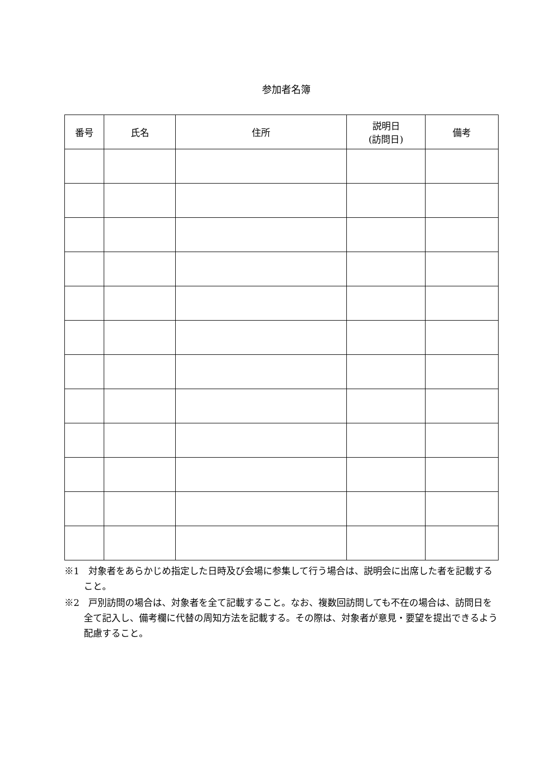参加者名簿
| 番号 | 氏名 | 住所 | 説明日 (訪問日) | 備考 |
| --- | --- | --- | --- | --- |
※1　対象者をあらかじめ指定した日時及び会場に参集して行う場合は、説明会に出席した者を記載すること。
※2　戸別訪問の場合は、対象者を全て記載すること。なお、複数回訪問しても不在の場合は、訪問日を全て記入し、備考欄に代替の周知方法を記載する。その際は、対象者が意見・要望を提出できるよう配慮すること。